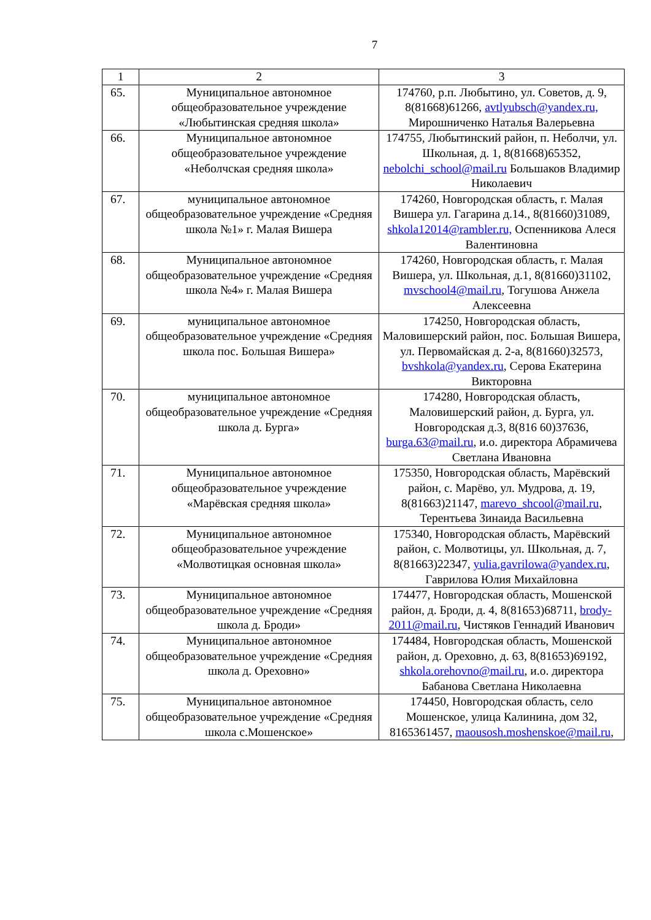7
| 1 | 2 | 3 |
| --- | --- | --- |
| 65. | Муниципальное автономное общеобразовательное учреждение «Любытинская средняя школа» | 174760, р.п. Любытино, ул. Советов, д. 9, 8(81668)61266, avtlyubsch@yandex.ru, Мирошниченко Наталья Валерьевна |
| 66. | Муниципальное автономное общеобразовательное учреждение «Неболчская средняя школа» | 174755, Любытинский район, п. Неболчи, ул. Школьная, д. 1, 8(81668)65352, nebolchi_school@mail.ru Большаков Владимир Николаевич |
| 67. | муниципальное автономное общеобразовательное учреждение «Средняя школа №1» г. Малая Вишера | 174260, Новгородская область, г. Малая Вишера ул. Гагарина д.14., 8(81660)31089, shkola12014@rambler.ru, Оспенникова Алеся Валентиновна |
| 68. | Муниципальное автономное общеобразовательное учреждение «Средняя школа №4» г. Малая Вишера | 174260, Новгородская область, г. Малая Вишера, ул. Школьная, д.1, 8(81660)31102, mvschool4@mail.ru , Тогушова Анжела Алексеевна |
| 69. | муниципальное автономное общеобразовательное учреждение «Средняя школа пос. Большая Вишера» | 174250, Новгородская область, Маловишерский район, пос. Большая Вишера, ул. Первомайская д. 2-а, 8(81660)32573, bvshkola@yandex.ru , Серова Екатерина Викторовна |
| 70. | муниципальное автономное общеобразовательное учреждение «Средняя школа д. Бурга» | 174280, Новгородская область, Маловишерский район, д. Бурга, ул. Новгородская д.3, 8(816 60)37636, burga.63@mail.ru , и.о. директора Абрамичева Светлана Ивановна |
| 71. | Муниципальное автономное общеобразовательное учреждение «Марёвская средняя школа» | 175350, Новгородская область, Марёвский район, с. Марёво, ул. Мудрова, д. 19, 8(81663)21147, marevo_shcool@mail.ru , Терентьева Зинаида Васильевна |
| 72. | Муниципальное автономное общеобразовательное учреждение «Молвотицкая основная школа» | 175340, Новгородская область, Марёвский район, с. Молвотицы, ул. Школьная, д. 7, 8(81663)22347, yulia.gavrilowa@yandex.ru , Гаврилова Юлия Михайловна |
| 73. | Муниципальное автономное общеобразовательное учреждение «Средняя школа д. Броди» | 174477, Новгородская область, Мошенской район, д. Броди, д. 4, 8(81653)68711, brody-2011@mail.ru , Чистяков Геннадий Иванович |
| 74. | Муниципальное автономное общеобразовательное учреждение «Средняя школа д. Ореховно» | 174484, Новгородская область, Мошенской район, д. Ореховно, д. 63, 8(81653)69192, shkola.orehovno@mail.ru , и.о. директора Бабанова Светлана Николаевна |
| 75. | Муниципальное автономное общеобразовательное учреждение «Средняя школа с.Мошенское» | 174450, Новгородская область, село Мошенское, улица Калинина, дом 32, 8165361457, maousosh.moshenskoe@mail.ru , |